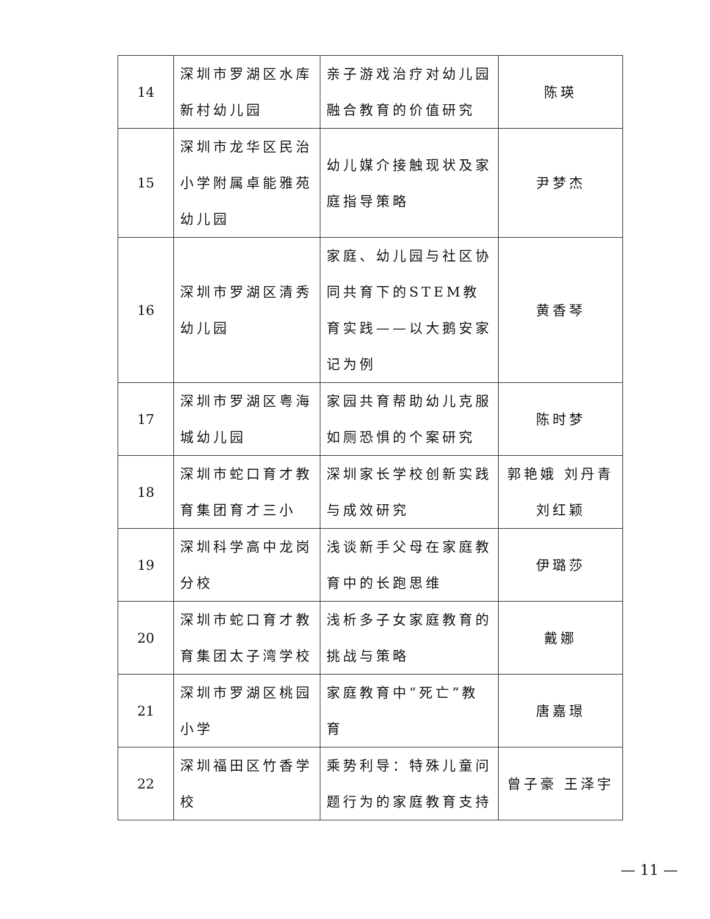| 14 | 深圳市罗湖区水库新村幼儿园 | 亲子游戏治疗对幼儿园融合教育的价值研究 | 陈瑛 |
| 15 | 深圳市龙华区民治小学附属卓能雅苑幼儿园 | 幼儿媒介接触现状及家庭指导策略 | 尹梦杰 |
| 16 | 深圳市罗湖区清秀幼儿园 | 家庭、幼儿园与社区协同共育下的STEM教育实践——以大鹅安家记为例 | 黄香琴 |
| 17 | 深圳市罗湖区粤海城幼儿园 | 家园共育帮助幼儿克服如厕恐惧的个案研究 | 陈时梦 |
| 18 | 深圳市蛇口育才教育集团育才三小 | 深圳家长学校创新实践与成效研究 | 郭艳娥 刘丹青 刘红颖 |
| 19 | 深圳科学高中龙岗分校 | 浅谈新手父母在家庭教育中的长跑思维 | 伊璐莎 |
| 20 | 深圳市蛇口育才教育集团太子湾学校 | 浅析多子女家庭教育的挑战与策略 | 戴娜 |
| 21 | 深圳市罗湖区桃园小学 | 家庭教育中“死亡”教育 | 唐嘉璟 |
| 22 | 深圳福田区竹香学校 | 乘势利导：特殊儿童问题行为的家庭教育支持 | 曾子豪 王泽宇 |
— 11 —